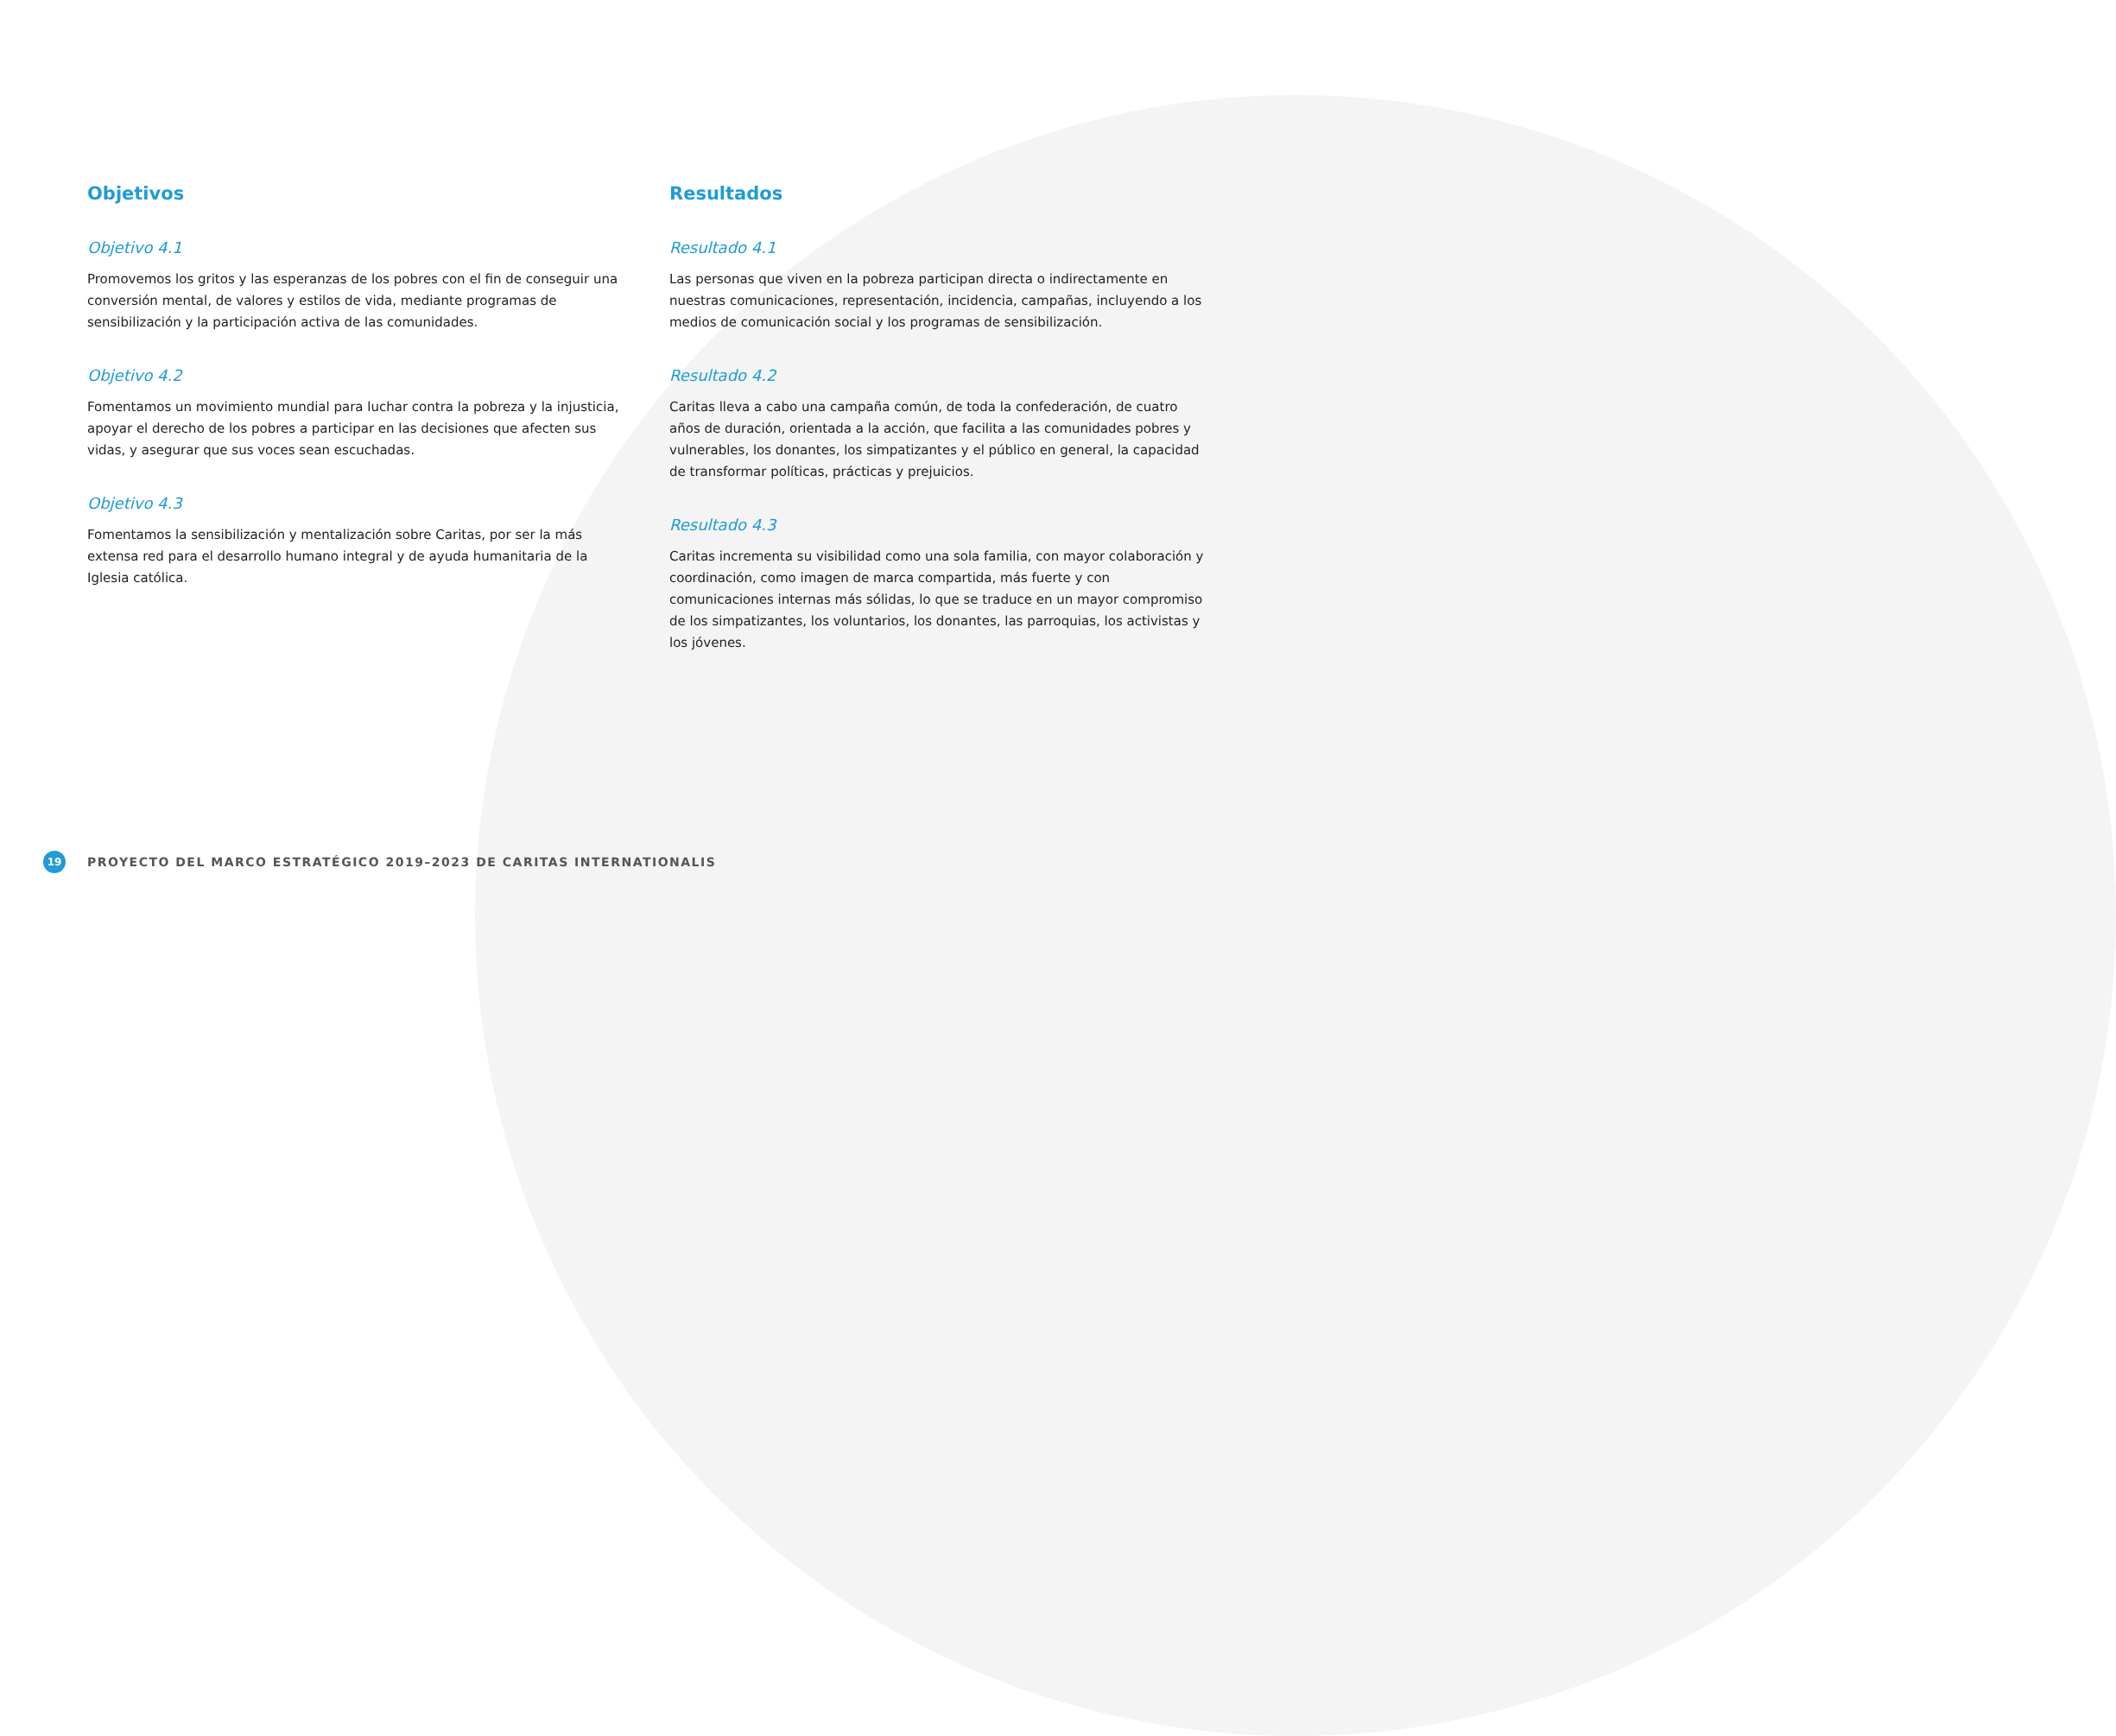Objetivos
Objetivo 4.1
Promovemos los gritos y las esperanzas de los pobres con el fin de conseguir una conversión mental, de valores y estilos de vida, mediante programas de sensibilización y la participación activa de las comunidades.
Objetivo 4.2
Fomentamos un movimiento mundial para luchar contra la pobreza y la injusticia, apoyar el derecho de los pobres a participar en las decisiones que afecten sus vidas, y asegurar que sus voces sean escuchadas.
Objetivo 4.3
Fomentamos la sensibilización y mentalización sobre Caritas, por ser la más extensa red para el desarrollo humano integral y de ayuda humanitaria de la Iglesia católica.
Resultados
Resultado 4.1
Las personas que viven en la pobreza participan directa o indirectamente en nuestras comunicaciones, representación, incidencia, campañas, incluyendo a los medios de comunicación social y los programas de sensibilización.
Resultado 4.2
Caritas lleva a cabo una campaña común, de toda la confederación, de cuatro años de duración, orientada a la acción, que facilita a las comunidades pobres y vulnerables, los donantes, los simpatizantes y el público en general, la capacidad de transformar políticas, prácticas y prejuicios.
Resultado 4.3
Caritas incrementa su visibilidad como una sola familia, con mayor colaboración y coordinación, como imagen de marca compartida, más fuerte y con comunicaciones internas más sólidas, lo que se traduce en un mayor compromiso de los simpatizantes, los voluntarios, los donantes, las parroquias, los activistas y los jóvenes.
19 PROYECTO DEL MARCO ESTRATÉGICO 2019–2023 DE CARITAS INTERNATIONALIS